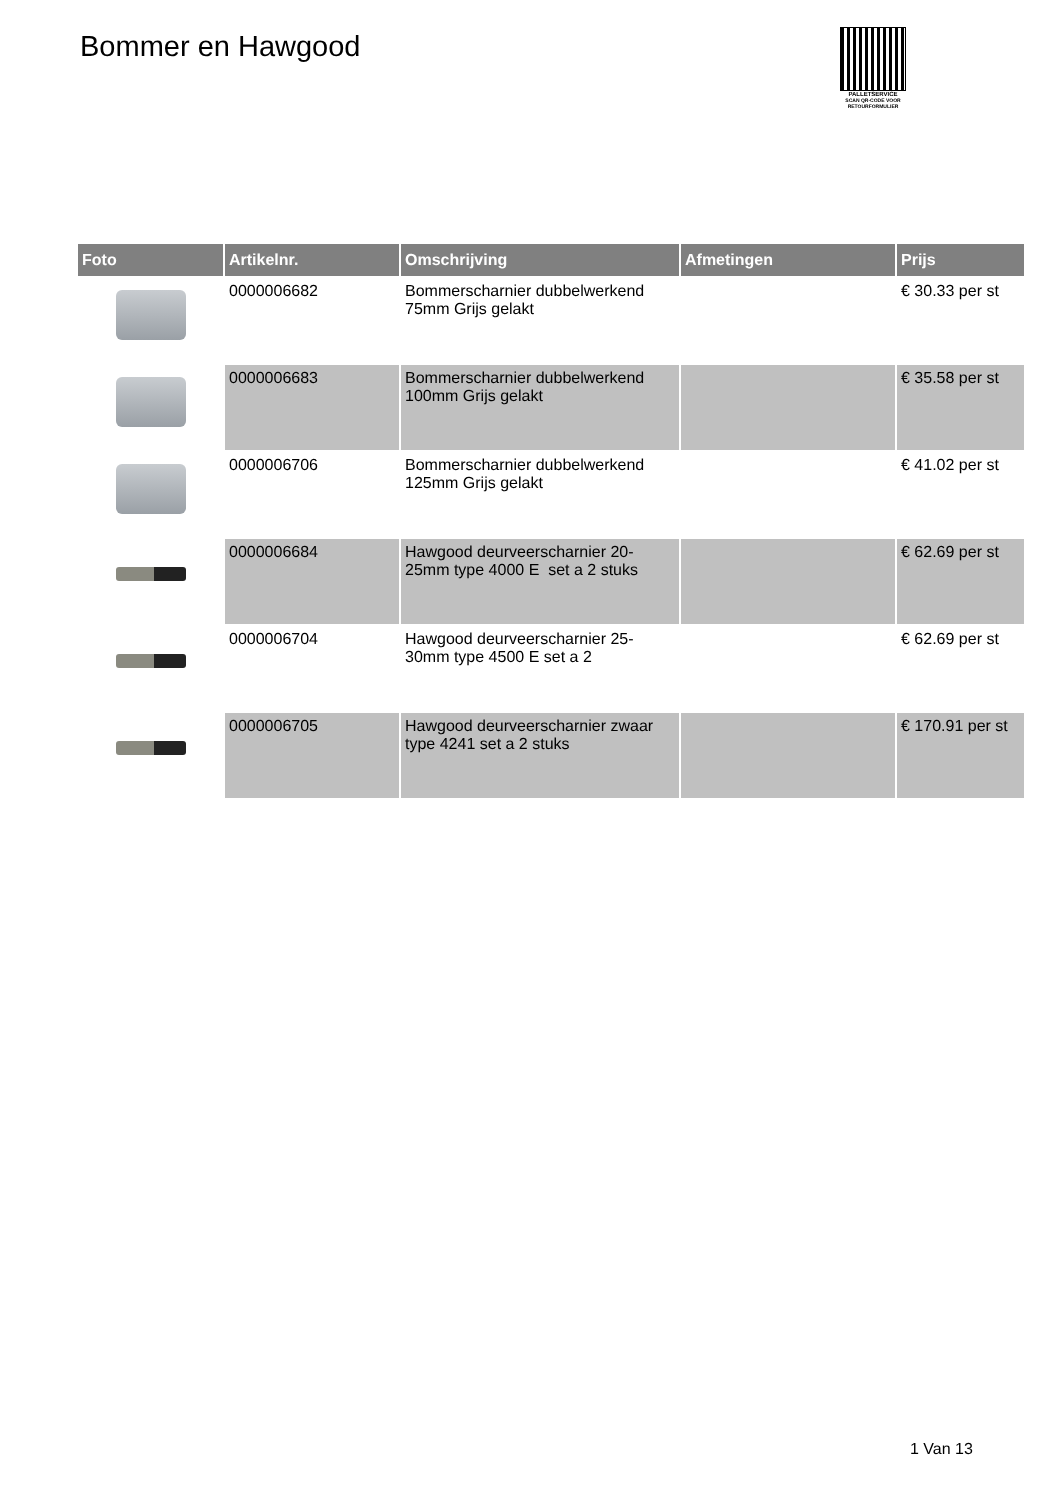Bommer en Hawgood
PALLETSERVICE
SCAN QR-CODE VOOR RETOURFORMULIER
| Foto | Artikelnr. | Omschrijving | Afmetingen | Prijs |
| --- | --- | --- | --- | --- |
| | 0000006682 | Bommerscharnier dubbelwerkend 75mm Grijs gelakt | | € 30.33 per st |
| | 0000006683 | Bommerscharnier dubbelwerkend 100mm Grijs gelakt | | € 35.58 per st |
| | 0000006706 | Bommerscharnier dubbelwerkend 125mm Grijs gelakt | | € 41.02 per st |
| | 0000006684 | Hawgood deurveerscharnier 20-25mm type 4000 E set a 2 stuks | | € 62.69 per st |
| | 0000006704 | Hawgood deurveerscharnier 25-30mm type 4500 E set a 2 | | € 62.69 per st |
| | 0000006705 | Hawgood deurveerscharnier zwaar type 4241 set a 2 stuks | | € 170.91 per st |
1 Van 13